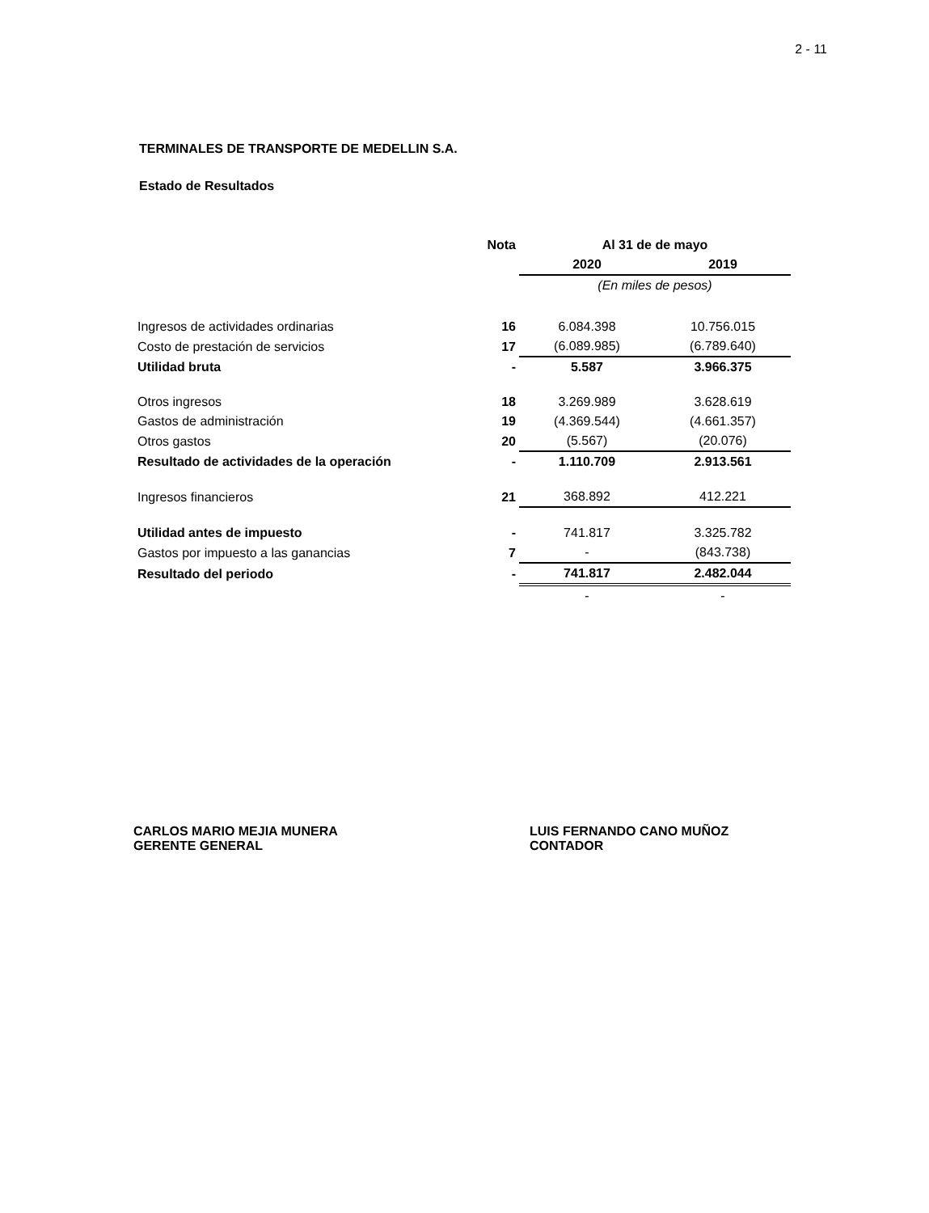2 - 11
TERMINALES DE TRANSPORTE DE MEDELLIN S.A.
Estado de Resultados
| | Nota | Al 31 de de mayo | |
| --- | --- | --- | --- |
| | | 2020 | 2019 |
| | | (En miles de pesos) | |
| Ingresos de actividades ordinarias | 16 | 6.084.398 | 10.756.015 |
| Costo de prestación de servicios | 17 | (6.089.985) | (6.789.640) |
| Utilidad bruta | - | 5.587 | 3.966.375 |
| Otros ingresos | 18 | 3.269.989 | 3.628.619 |
| Gastos de administración | 19 | (4.369.544) | (4.661.357) |
| Otros gastos | 20 | (5.567) | (20.076) |
| Resultado de actividades de la operación | - | 1.110.709 | 2.913.561 |
| Ingresos financieros | 21 | 368.892 | 412.221 |
| Utilidad antes de impuesto | - | 741.817 | 3.325.782 |
| Gastos por impuesto a las ganancias | 7 | - | (843.738) |
| Resultado del periodo | - | 741.817 | 2.482.044 |
| | | - | - |
CARLOS MARIO MEJIA MUNERA
GERENTE GENERAL
LUIS FERNANDO CANO MUÑOZ
CONTADOR